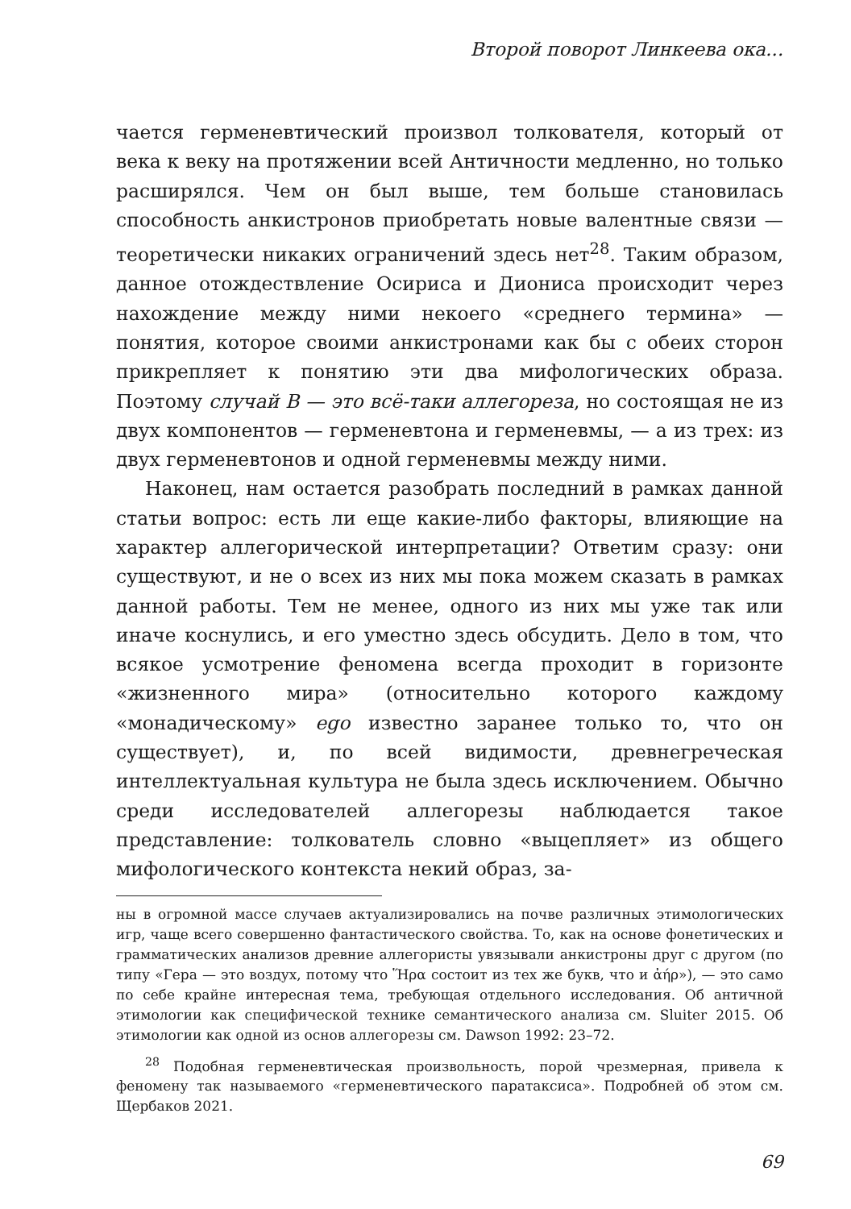Второй поворот Линкеева ока...
чается герменевтический произвол толкователя, который от века к веку на протяжении всей Античности медленно, но только расширялся. Чем он был выше, тем больше становилась способность анкистронов приобретать новые валентные связи — теоретически никаких ограничений здесь нет<sup>28</sup>. Таким образом, данное отождествление Осириса и Диониса происходит через нахождение между ними некоего «среднего термина» — понятия, которое своими анкистронами как бы с обеих сторон прикрепляет к понятию эти два мифологических образа. Поэтому случай В — это всё-таки аллегореза, но состоящая не из двух компонентов — герменевтона и герменевмы, — а из трех: из двух герменевтонов и одной герменевмы между ними.
Наконец, нам остается разобрать последний в рамках данной статьи вопрос: есть ли еще какие-либо факторы, влияющие на характер аллегорической интерпретации? Ответим сразу: они существуют, и не о всех из них мы пока можем сказать в рамках данной работы. Тем не менее, одного из них мы уже так или иначе коснулись, и его уместно здесь обсудить. Дело в том, что всякое усмотрение феномена всегда проходит в горизонте «жизненного мира» (относительно которого каждому «монадическому» ego известно заранее только то, что он существует), и, по всей видимости, древнегреческая интеллектуальная культура не была здесь исключением. Обычно среди исследователей аллегорезы наблюдается такое представление: толкователь словно «выцепляет» из общего мифологического контекста некий образ, за-
ны в огромной массе случаев актуализировались на почве различных этимологических игр, чаще всего совершенно фантастического свойства. То, как на основе фонетических и грамматических анализов древние аллегористы увязывали анкистроны друг с другом (по типу «Гера — это воздух, потому что Ἥρα состоит из тех же букв, что и ἀήρ»), — это само по себе крайне интересная тема, требующая отдельного исследования. Об античной этимологии как специфической технике семантического анализа см. Sluiter 2015. Об этимологии как одной из основ аллегорезы см. Dawson 1992: 23–72.
<sup>28</sup> Подобная герменевтическая произвольность, порой чрезмерная, привела к феномену так называемого «герменевтического паратаксиса». Подробней об этом см. Щербаков 2021.
69